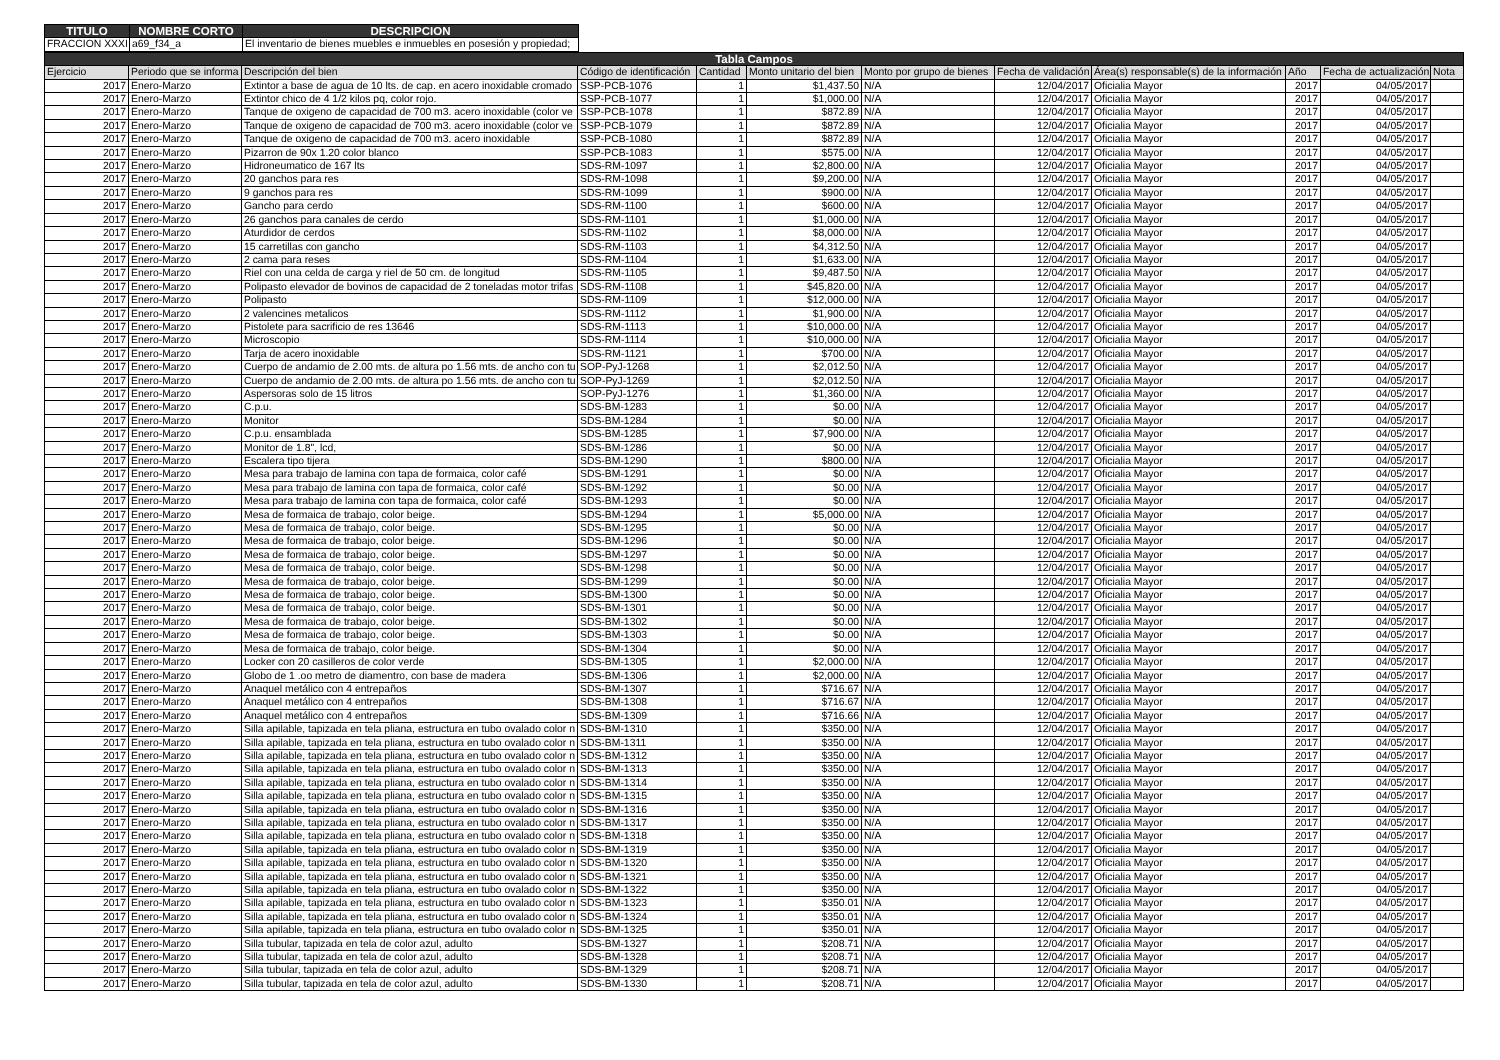| TITULO | NOMBRE CORTO | DESCRIPCION |
| --- | --- | --- |
| FRACCION XXXI | a69_f34_a | El inventario de bienes muebles e inmuebles en posesión y propiedad; |
| Tabla Campos | | | | | | | | | | | |
| Ejercicio | Periodo que se informa | Descripción del bien | Código de identificación | Cantidad | Monto unitario del bien | Monto por grupo de bienes | Fecha de validación | Área(s) responsable(s) de la información | Año | Fecha de actualización | Nota |
| 2017 | Enero-Marzo | Extintor a base de agua de 10 lts. de cap. en acero inoxidable cromado | SSP-PCB-1076 | 1 | $1,437.50 | N/A | 12/04/2017 | Oficialia Mayor | 2017 | 04/05/2017 | |
| 2017 | Enero-Marzo | Extintor chico de 4 1/2 kilos pq, color rojo. | SSP-PCB-1077 | 1 | $1,000.00 | N/A | 12/04/2017 | Oficialia Mayor | 2017 | 04/05/2017 | |
| 2017 | Enero-Marzo | Tanque de oxigeno de capacidad de 700 m3. acero inoxidable (color ve | SSP-PCB-1078 | 1 | $872.89 | N/A | 12/04/2017 | Oficialia Mayor | 2017 | 04/05/2017 | |
| 2017 | Enero-Marzo | Tanque de oxigeno de capacidad de 700 m3. acero inoxidable (color ve | SSP-PCB-1079 | 1 | $872.89 | N/A | 12/04/2017 | Oficialia Mayor | 2017 | 04/05/2017 | |
| 2017 | Enero-Marzo | Tanque de oxigeno de capacidad de 700 m3. acero inoxidable | SSP-PCB-1080 | 1 | $872.89 | N/A | 12/04/2017 | Oficialia Mayor | 2017 | 04/05/2017 | |
| 2017 | Enero-Marzo | Pizarron de 90x 1.20 color blanco | SSP-PCB-1083 | 1 | $575.00 | N/A | 12/04/2017 | Oficialia Mayor | 2017 | 04/05/2017 | |
| 2017 | Enero-Marzo | Hidroneumatico de 167 lts | SDS-RM-1097 | 1 | $2,800.00 | N/A | 12/04/2017 | Oficialia Mayor | 2017 | 04/05/2017 | |
| 2017 | Enero-Marzo | 20 ganchos para res | SDS-RM-1098 | 1 | $9,200.00 | N/A | 12/04/2017 | Oficialia Mayor | 2017 | 04/05/2017 | |
| 2017 | Enero-Marzo | 9 ganchos para res | SDS-RM-1099 | 1 | $900.00 | N/A | 12/04/2017 | Oficialia Mayor | 2017 | 04/05/2017 | |
| 2017 | Enero-Marzo | Gancho para cerdo | SDS-RM-1100 | 1 | $600.00 | N/A | 12/04/2017 | Oficialia Mayor | 2017 | 04/05/2017 | |
| 2017 | Enero-Marzo | 26 ganchos para canales de cerdo | SDS-RM-1101 | 1 | $1,000.00 | N/A | 12/04/2017 | Oficialia Mayor | 2017 | 04/05/2017 | |
| 2017 | Enero-Marzo | Aturdidor de cerdos | SDS-RM-1102 | 1 | $8,000.00 | N/A | 12/04/2017 | Oficialia Mayor | 2017 | 04/05/2017 | |
| 2017 | Enero-Marzo | 15 carretillas con gancho | SDS-RM-1103 | 1 | $4,312.50 | N/A | 12/04/2017 | Oficialia Mayor | 2017 | 04/05/2017 | |
| 2017 | Enero-Marzo | 2 cama para reses | SDS-RM-1104 | 1 | $1,633.00 | N/A | 12/04/2017 | Oficialia Mayor | 2017 | 04/05/2017 | |
| 2017 | Enero-Marzo | Riel con una celda de carga y riel de 50 cm. de longitud | SDS-RM-1105 | 1 | $9,487.50 | N/A | 12/04/2017 | Oficialia Mayor | 2017 | 04/05/2017 | |
| 2017 | Enero-Marzo | Polipasto elevador de bovinos de capacidad de 2 toneladas motor trifas | SDS-RM-1108 | 1 | $45,820.00 | N/A | 12/04/2017 | Oficialia Mayor | 2017 | 04/05/2017 | |
| 2017 | Enero-Marzo | Polipasto | SDS-RM-1109 | 1 | $12,000.00 | N/A | 12/04/2017 | Oficialia Mayor | 2017 | 04/05/2017 | |
| 2017 | Enero-Marzo | 2 valencines metalicos | SDS-RM-1112 | 1 | $1,900.00 | N/A | 12/04/2017 | Oficialia Mayor | 2017 | 04/05/2017 | |
| 2017 | Enero-Marzo | Pistolete para sacrificio de res 13646 | SDS-RM-1113 | 1 | $10,000.00 | N/A | 12/04/2017 | Oficialia Mayor | 2017 | 04/05/2017 | |
| 2017 | Enero-Marzo | Microscopio | SDS-RM-1114 | 1 | $10,000.00 | N/A | 12/04/2017 | Oficialia Mayor | 2017 | 04/05/2017 | |
| 2017 | Enero-Marzo | Tarja de acero inoxidable | SDS-RM-1121 | 1 | $700.00 | N/A | 12/04/2017 | Oficialia Mayor | 2017 | 04/05/2017 | |
| 2017 | Enero-Marzo | Cuerpo de andamio de 2.00 mts. de altura po 1.56 mts. de ancho con tu | SOP-PyJ-1268 | 1 | $2,012.50 | N/A | 12/04/2017 | Oficialia Mayor | 2017 | 04/05/2017 | |
| 2017 | Enero-Marzo | Cuerpo de andamio de 2.00 mts. de altura po 1.56 mts. de ancho con tu | SOP-PyJ-1269 | 1 | $2,012.50 | N/A | 12/04/2017 | Oficialia Mayor | 2017 | 04/05/2017 | |
| 2017 | Enero-Marzo | Aspersoras solo de 15 litros | SOP-PyJ-1276 | 1 | $1,360.00 | N/A | 12/04/2017 | Oficialia Mayor | 2017 | 04/05/2017 | |
| 2017 | Enero-Marzo | C.p.u. | SDS-BM-1283 | 1 | $0.00 | N/A | 12/04/2017 | Oficialia Mayor | 2017 | 04/05/2017 | |
| 2017 | Enero-Marzo | Monitor | SDS-BM-1284 | 1 | $0.00 | N/A | 12/04/2017 | Oficialia Mayor | 2017 | 04/05/2017 | |
| 2017 | Enero-Marzo | C.p.u. ensamblada | SDS-BM-1285 | 1 | $7,900.00 | N/A | 12/04/2017 | Oficialia Mayor | 2017 | 04/05/2017 | |
| 2017 | Enero-Marzo | Monitor de 1.8", lcd, | SDS-BM-1286 | 1 | $0.00 | N/A | 12/04/2017 | Oficialia Mayor | 2017 | 04/05/2017 | |
| 2017 | Enero-Marzo | Escalera tipo tijera | SDS-BM-1290 | 1 | $800.00 | N/A | 12/04/2017 | Oficialia Mayor | 2017 | 04/05/2017 | |
| 2017 | Enero-Marzo | Mesa para trabajo de lamina con tapa de formaica, color café | SDS-BM-1291 | 1 | $0.00 | N/A | 12/04/2017 | Oficialia Mayor | 2017 | 04/05/2017 | |
| 2017 | Enero-Marzo | Mesa para trabajo de lamina con tapa de formaica, color café | SDS-BM-1292 | 1 | $0.00 | N/A | 12/04/2017 | Oficialia Mayor | 2017 | 04/05/2017 | |
| 2017 | Enero-Marzo | Mesa para trabajo de lamina con tapa de formaica, color café | SDS-BM-1293 | 1 | $0.00 | N/A | 12/04/2017 | Oficialia Mayor | 2017 | 04/05/2017 | |
| 2017 | Enero-Marzo | Mesa de formaica de trabajo, color beige. | SDS-BM-1294 | 1 | $5,000.00 | N/A | 12/04/2017 | Oficialia Mayor | 2017 | 04/05/2017 | |
| 2017 | Enero-Marzo | Mesa de formaica de trabajo, color beige. | SDS-BM-1295 | 1 | $0.00 | N/A | 12/04/2017 | Oficialia Mayor | 2017 | 04/05/2017 | |
| 2017 | Enero-Marzo | Mesa de formaica de trabajo, color beige. | SDS-BM-1296 | 1 | $0.00 | N/A | 12/04/2017 | Oficialia Mayor | 2017 | 04/05/2017 | |
| 2017 | Enero-Marzo | Mesa de formaica de trabajo, color beige. | SDS-BM-1297 | 1 | $0.00 | N/A | 12/04/2017 | Oficialia Mayor | 2017 | 04/05/2017 | |
| 2017 | Enero-Marzo | Mesa de formaica de trabajo, color beige. | SDS-BM-1298 | 1 | $0.00 | N/A | 12/04/2017 | Oficialia Mayor | 2017 | 04/05/2017 | |
| 2017 | Enero-Marzo | Mesa de formaica de trabajo, color beige. | SDS-BM-1299 | 1 | $0.00 | N/A | 12/04/2017 | Oficialia Mayor | 2017 | 04/05/2017 | |
| 2017 | Enero-Marzo | Mesa de formaica de trabajo, color beige. | SDS-BM-1300 | 1 | $0.00 | N/A | 12/04/2017 | Oficialia Mayor | 2017 | 04/05/2017 | |
| 2017 | Enero-Marzo | Mesa de formaica de trabajo, color beige. | SDS-BM-1301 | 1 | $0.00 | N/A | 12/04/2017 | Oficialia Mayor | 2017 | 04/05/2017 | |
| 2017 | Enero-Marzo | Mesa de formaica de trabajo, color beige. | SDS-BM-1302 | 1 | $0.00 | N/A | 12/04/2017 | Oficialia Mayor | 2017 | 04/05/2017 | |
| 2017 | Enero-Marzo | Mesa de formaica de trabajo, color beige. | SDS-BM-1303 | 1 | $0.00 | N/A | 12/04/2017 | Oficialia Mayor | 2017 | 04/05/2017 | |
| 2017 | Enero-Marzo | Mesa de formaica de trabajo, color beige. | SDS-BM-1304 | 1 | $0.00 | N/A | 12/04/2017 | Oficialia Mayor | 2017 | 04/05/2017 | |
| 2017 | Enero-Marzo | Locker con 20 casilleros de color verde | SDS-BM-1305 | 1 | $2,000.00 | N/A | 12/04/2017 | Oficialia Mayor | 2017 | 04/05/2017 | |
| 2017 | Enero-Marzo | Globo de 1 .oo metro de diamentro, con base de madera | SDS-BM-1306 | 1 | $2,000.00 | N/A | 12/04/2017 | Oficialia Mayor | 2017 | 04/05/2017 | |
| 2017 | Enero-Marzo | Anaquel metálico con 4 entrepaños | SDS-BM-1307 | 1 | $716.67 | N/A | 12/04/2017 | Oficialia Mayor | 2017 | 04/05/2017 | |
| 2017 | Enero-Marzo | Anaquel metálico con 4 entrepaños | SDS-BM-1308 | 1 | $716.67 | N/A | 12/04/2017 | Oficialia Mayor | 2017 | 04/05/2017 | |
| 2017 | Enero-Marzo | Anaquel metálico con 4 entrepaños | SDS-BM-1309 | 1 | $716.66 | N/A | 12/04/2017 | Oficialia Mayor | 2017 | 04/05/2017 | |
| 2017 | Enero-Marzo | Silla apilable, tapizada en tela pliana, estructura en tubo ovalado color n | SDS-BM-1310 | 1 | $350.00 | N/A | 12/04/2017 | Oficialia Mayor | 2017 | 04/05/2017 | |
| 2017 | Enero-Marzo | Silla apilable, tapizada en tela pliana, estructura en tubo ovalado color n | SDS-BM-1311 | 1 | $350.00 | N/A | 12/04/2017 | Oficialia Mayor | 2017 | 04/05/2017 | |
| 2017 | Enero-Marzo | Silla apilable, tapizada en tela pliana, estructura en tubo ovalado color n | SDS-BM-1312 | 1 | $350.00 | N/A | 12/04/2017 | Oficialia Mayor | 2017 | 04/05/2017 | |
| 2017 | Enero-Marzo | Silla apilable, tapizada en tela pliana, estructura en tubo ovalado color n | SDS-BM-1313 | 1 | $350.00 | N/A | 12/04/2017 | Oficialia Mayor | 2017 | 04/05/2017 | |
| 2017 | Enero-Marzo | Silla apilable, tapizada en tela pliana, estructura en tubo ovalado color n | SDS-BM-1314 | 1 | $350.00 | N/A | 12/04/2017 | Oficialia Mayor | 2017 | 04/05/2017 | |
| 2017 | Enero-Marzo | Silla apilable, tapizada en tela pliana, estructura en tubo ovalado color n | SDS-BM-1315 | 1 | $350.00 | N/A | 12/04/2017 | Oficialia Mayor | 2017 | 04/05/2017 | |
| 2017 | Enero-Marzo | Silla apilable, tapizada en tela pliana, estructura en tubo ovalado color n | SDS-BM-1316 | 1 | $350.00 | N/A | 12/04/2017 | Oficialia Mayor | 2017 | 04/05/2017 | |
| 2017 | Enero-Marzo | Silla apilable, tapizada en tela pliana, estructura en tubo ovalado color n | SDS-BM-1317 | 1 | $350.00 | N/A | 12/04/2017 | Oficialia Mayor | 2017 | 04/05/2017 | |
| 2017 | Enero-Marzo | Silla apilable, tapizada en tela pliana, estructura en tubo ovalado color n | SDS-BM-1318 | 1 | $350.00 | N/A | 12/04/2017 | Oficialia Mayor | 2017 | 04/05/2017 | |
| 2017 | Enero-Marzo | Silla apilable, tapizada en tela pliana, estructura en tubo ovalado color n | SDS-BM-1319 | 1 | $350.00 | N/A | 12/04/2017 | Oficialia Mayor | 2017 | 04/05/2017 | |
| 2017 | Enero-Marzo | Silla apilable, tapizada en tela pliana, estructura en tubo ovalado color n | SDS-BM-1320 | 1 | $350.00 | N/A | 12/04/2017 | Oficialia Mayor | 2017 | 04/05/2017 | |
| 2017 | Enero-Marzo | Silla apilable, tapizada en tela pliana, estructura en tubo ovalado color n | SDS-BM-1321 | 1 | $350.00 | N/A | 12/04/2017 | Oficialia Mayor | 2017 | 04/05/2017 | |
| 2017 | Enero-Marzo | Silla apilable, tapizada en tela pliana, estructura en tubo ovalado color n | SDS-BM-1322 | 1 | $350.00 | N/A | 12/04/2017 | Oficialia Mayor | 2017 | 04/05/2017 | |
| 2017 | Enero-Marzo | Silla apilable, tapizada en tela pliana, estructura en tubo ovalado color n | SDS-BM-1323 | 1 | $350.01 | N/A | 12/04/2017 | Oficialia Mayor | 2017 | 04/05/2017 | |
| 2017 | Enero-Marzo | Silla apilable, tapizada en tela pliana, estructura en tubo ovalado color n | SDS-BM-1324 | 1 | $350.01 | N/A | 12/04/2017 | Oficialia Mayor | 2017 | 04/05/2017 | |
| 2017 | Enero-Marzo | Silla apilable, tapizada en tela pliana, estructura en tubo ovalado color n | SDS-BM-1325 | 1 | $350.01 | N/A | 12/04/2017 | Oficialia Mayor | 2017 | 04/05/2017 | |
| 2017 | Enero-Marzo | Silla tubular, tapizada en tela de color azul, adulto | SDS-BM-1327 | 1 | $208.71 | N/A | 12/04/2017 | Oficialia Mayor | 2017 | 04/05/2017 | |
| 2017 | Enero-Marzo | Silla tubular, tapizada en tela de color azul, adulto | SDS-BM-1328 | 1 | $208.71 | N/A | 12/04/2017 | Oficialia Mayor | 2017 | 04/05/2017 | |
| 2017 | Enero-Marzo | Silla tubular, tapizada en tela de color azul, adulto | SDS-BM-1329 | 1 | $208.71 | N/A | 12/04/2017 | Oficialia Mayor | 2017 | 04/05/2017 | |
| 2017 | Enero-Marzo | Silla tubular, tapizada en tela de color azul, adulto | SDS-BM-1330 | 1 | $208.71 | N/A | 12/04/2017 | Oficialia Mayor | 2017 | 04/05/2017 | |